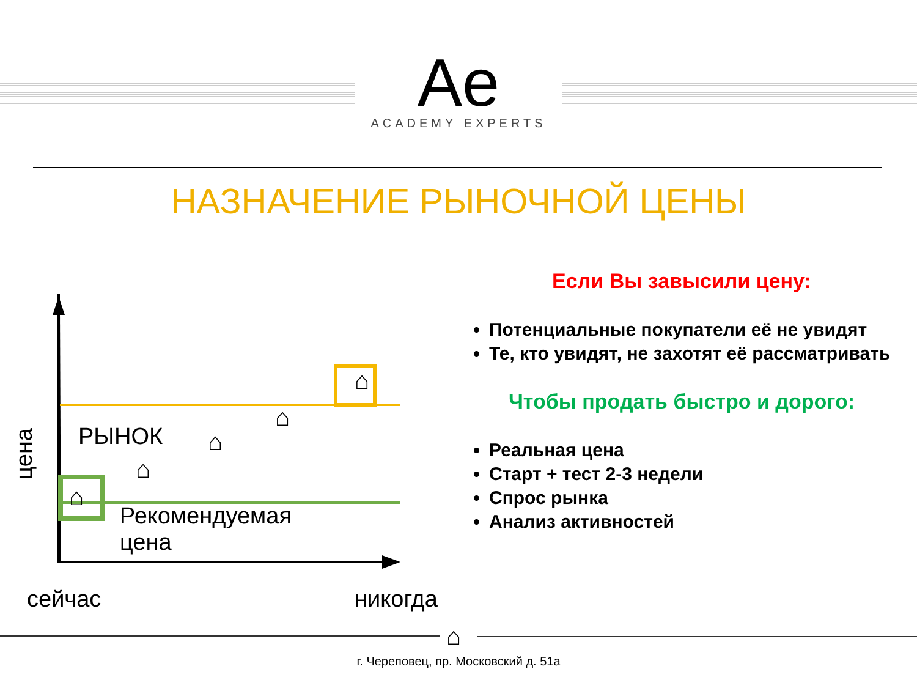Ae
ACADEMY EXPERTS
НАЗНАЧЕНИЕ РЫНОЧНОЙ ЦЕНЫ
цена
РЫНОК
Рекомендуемая цена
сейчас
никогда
⌂
⌂
⌂
⌂
⌂
⌂
Если Вы завысили цену:
Потенциальные покупатели её не увидят
Те, кто увидят, не захотят её рассматривать
Чтобы продать быстро и дорого:
Реальная цена
Старт + тест 2-3 недели
Спрос рынка
Анализ активностей
г. Череповец, пр. Московский д. 51а